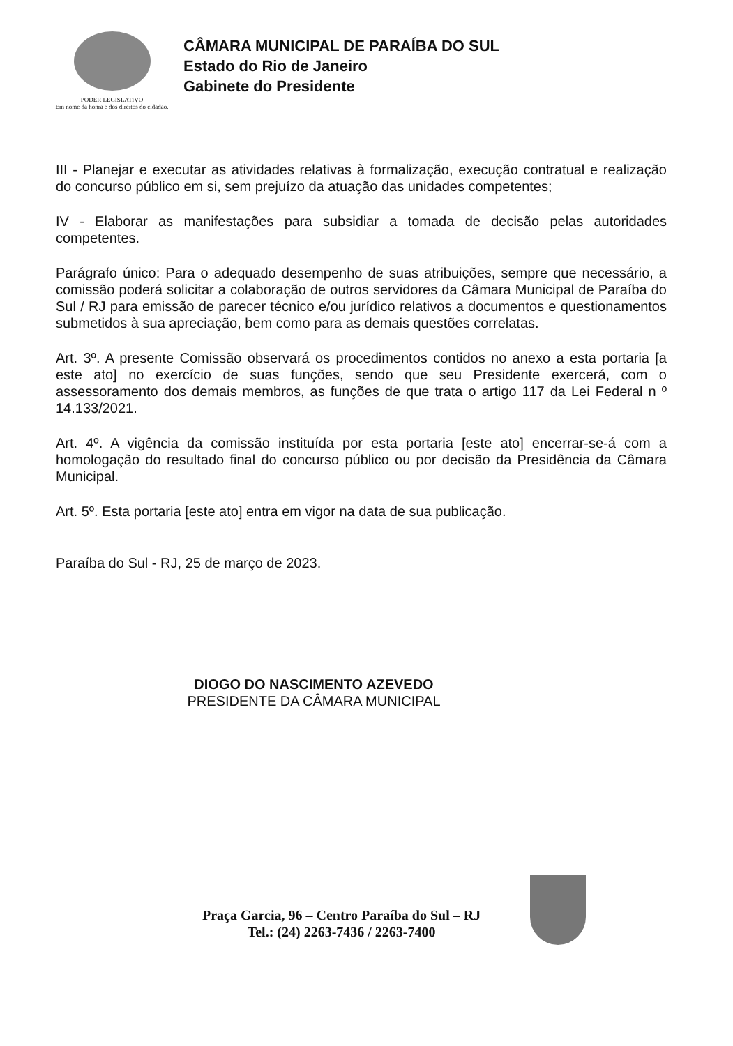PODER LEGISLATIVO
Em nome da honra e dos direitos do cidadão.
CÂMARA MUNICIPAL DE PARAÍBA DO SUL
Estado do Rio de Janeiro
Gabinete do Presidente
III - Planejar e executar as atividades relativas à formalização, execução contratual e realização do concurso público em si, sem prejuízo da atuação das unidades competentes;
IV - Elaborar as manifestações para subsidiar a tomada de decisão pelas autoridades competentes.
Parágrafo único: Para o adequado desempenho de suas atribuições, sempre que necessário, a comissão poderá solicitar a colaboração de outros servidores da Câmara Municipal de Paraíba do Sul / RJ para emissão de parecer técnico e/ou jurídico relativos a documentos e questionamentos submetidos à sua apreciação, bem como para as demais questões correlatas.
Art. 3º. A presente Comissão observará os procedimentos contidos no anexo a esta portaria [a este ato] no exercício de suas funções, sendo que seu Presidente exercerá, com o assessoramento dos demais membros, as funções de que trata o artigo 117 da Lei Federal n º 14.133/2021.
Art. 4º. A vigência da comissão instituída por esta portaria [este ato] encerrar-se-á com a homologação do resultado final do concurso público ou por decisão da Presidência da Câmara Municipal.
Art. 5º. Esta portaria [este ato] entra em vigor na data de sua publicação.
Paraíba do Sul - RJ, 25 de março de 2023.
DIOGO DO NASCIMENTO AZEVEDO
PRESIDENTE DA CÂMARA MUNICIPAL
Praça Garcia, 96 – Centro Paraíba do Sul – RJ
Tel.: (24) 2263-7436 / 2263-7400